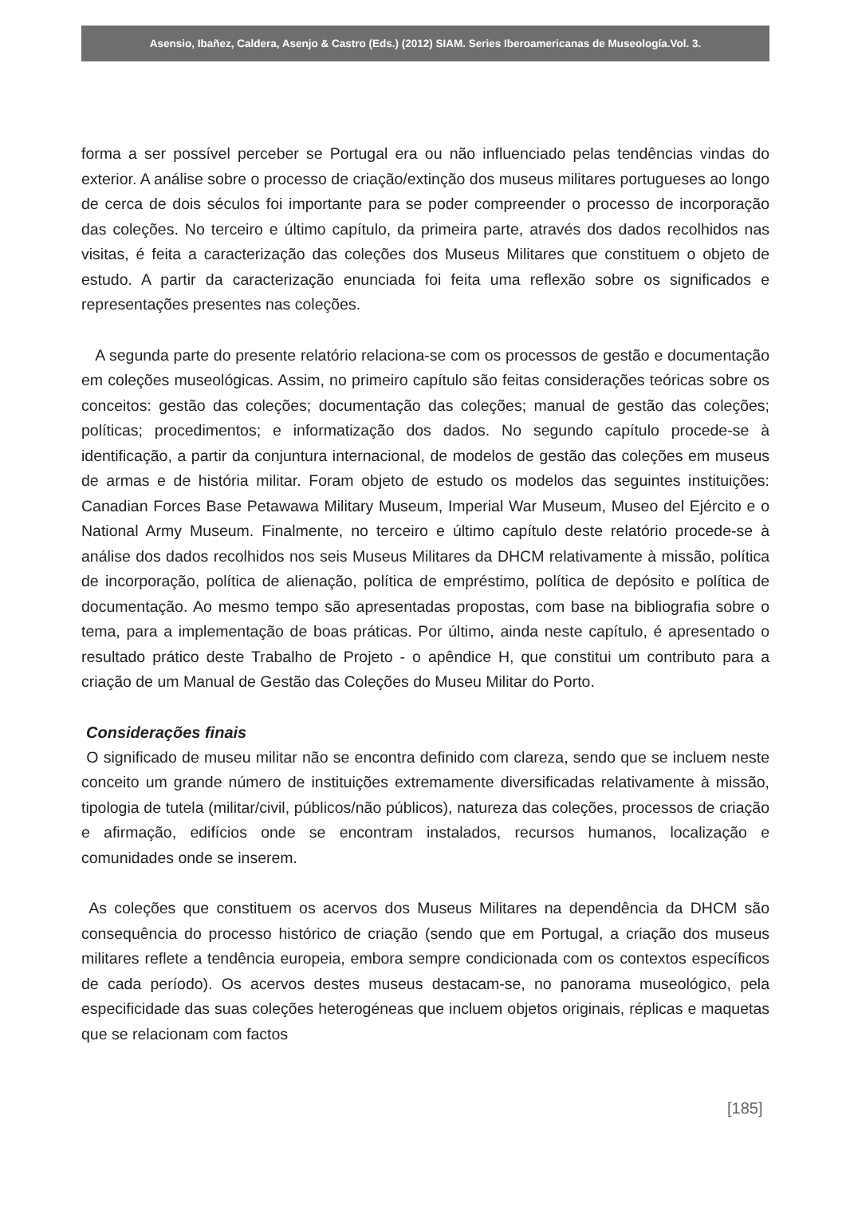Asensio, Ibañez, Caldera, Asenjo & Castro (Eds.) (2012) SIAM. Series Iberoamericanas de Museología.Vol. 3.
forma a ser possível perceber se Portugal era ou não influenciado pelas tendências vindas do exterior. A análise sobre o processo de criação/extinção dos museus militares portugueses ao longo de cerca de dois séculos foi importante para se poder compreender o processo de incorporação das coleções. No terceiro e último capítulo, da primeira parte, através dos dados recolhidos nas visitas, é feita a caracterização das coleções dos Museus Militares que constituem o objeto de estudo. A partir da caracterização enunciada foi feita uma reflexão sobre os significados e representações presentes nas coleções.
A segunda parte do presente relatório relaciona-se com os processos de gestão e documentação em coleções museológicas. Assim, no primeiro capítulo são feitas considerações teóricas sobre os conceitos: gestão das coleções; documentação das coleções; manual de gestão das coleções; políticas; procedimentos; e informatização dos dados. No segundo capítulo procede-se à identificação, a partir da conjuntura internacional, de modelos de gestão das coleções em museus de armas e de história militar. Foram objeto de estudo os modelos das seguintes instituições: Canadian Forces Base Petawawa Military Museum, Imperial War Museum, Museo del Ejército e o National Army Museum. Finalmente, no terceiro e último capítulo deste relatório procede-se à análise dos dados recolhidos nos seis Museus Militares da DHCM relativamente à missão, política de incorporação, política de alienação, política de empréstimo, política de depósito e política de documentação. Ao mesmo tempo são apresentadas propostas, com base na bibliografia sobre o tema, para a implementação de boas práticas. Por último, ainda neste capítulo, é apresentado o resultado prático deste Trabalho de Projeto - o apêndice H, que constitui um contributo para a criação de um Manual de Gestão das Coleções do Museu Militar do Porto.
Considerações finais
O significado de museu militar não se encontra definido com clareza, sendo que se incluem neste conceito um grande número de instituições extremamente diversificadas relativamente à missão, tipologia de tutela (militar/civil, públicos/não públicos), natureza das coleções, processos de criação e afirmação, edifícios onde se encontram instalados, recursos humanos, localização e comunidades onde se inserem.
As coleções que constituem os acervos dos Museus Militares na dependência da DHCM são consequência do processo histórico de criação (sendo que em Portugal, a criação dos museus militares reflete a tendência europeia, embora sempre condicionada com os contextos específicos de cada período). Os acervos destes museus destacam-se, no panorama museológico, pela especificidade das suas coleções heterogéneas que incluem objetos originais, réplicas e maquetas que se relacionam com factos
[185]